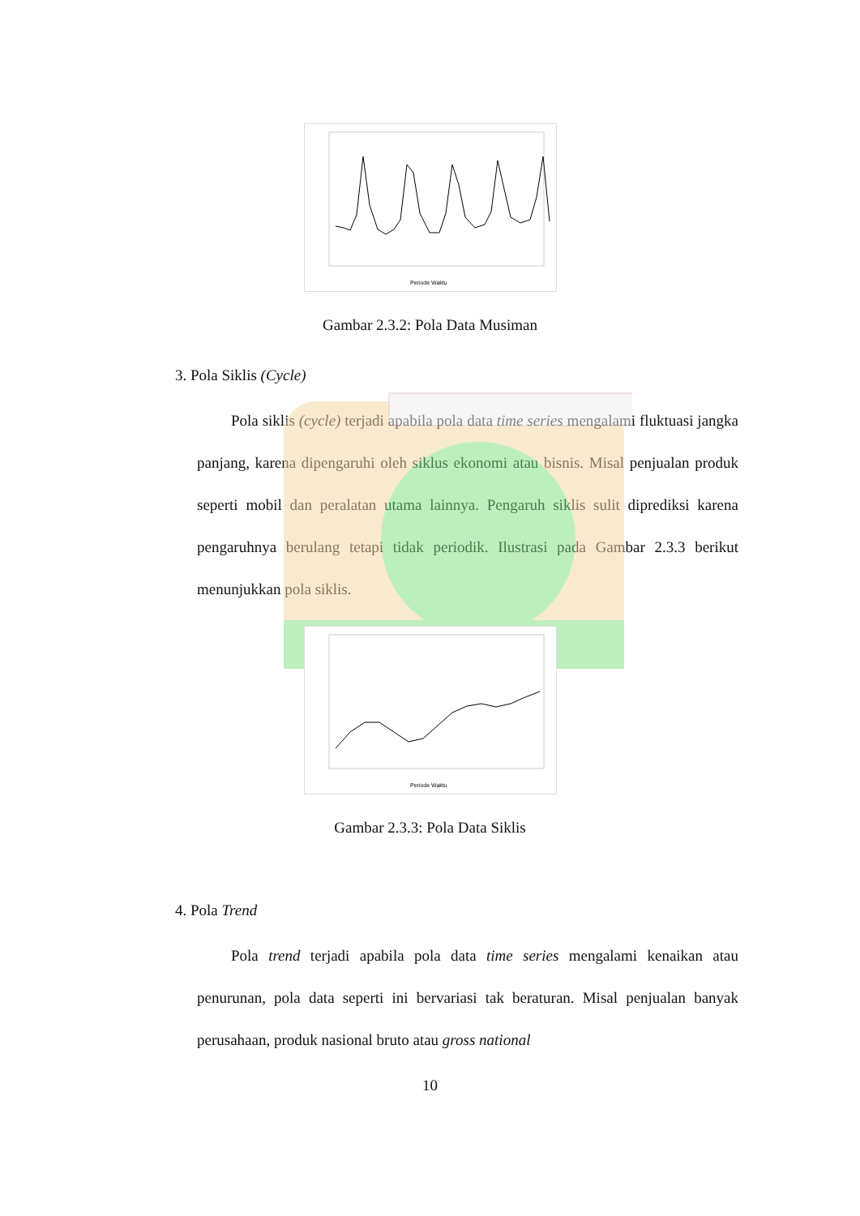Periode Waktu
Gambar 2.3.2: Pola Data Musiman
3. Pola Siklis (Cycle)
Pola siklis (cycle) terjadi apabila pola data time series mengalami fluktuasi jangka panjang, karena dipengaruhi oleh siklus ekonomi atau bisnis. Misal penjualan produk seperti mobil dan peralatan utama lainnya. Pengaruh siklis sulit diprediksi karena pengaruhnya berulang tetapi tidak periodik. Ilustrasi pada Gambar 2.3.3 berikut menunjukkan pola siklis.
Periode Waktu
Gambar 2.3.3: Pola Data Siklis
4. Pola Trend
Pola trend terjadi apabila pola data time series mengalami kenaikan atau penurunan, pola data seperti ini bervariasi tak beraturan. Misal penjualan banyak perusahaan, produk nasional bruto atau gross national
10